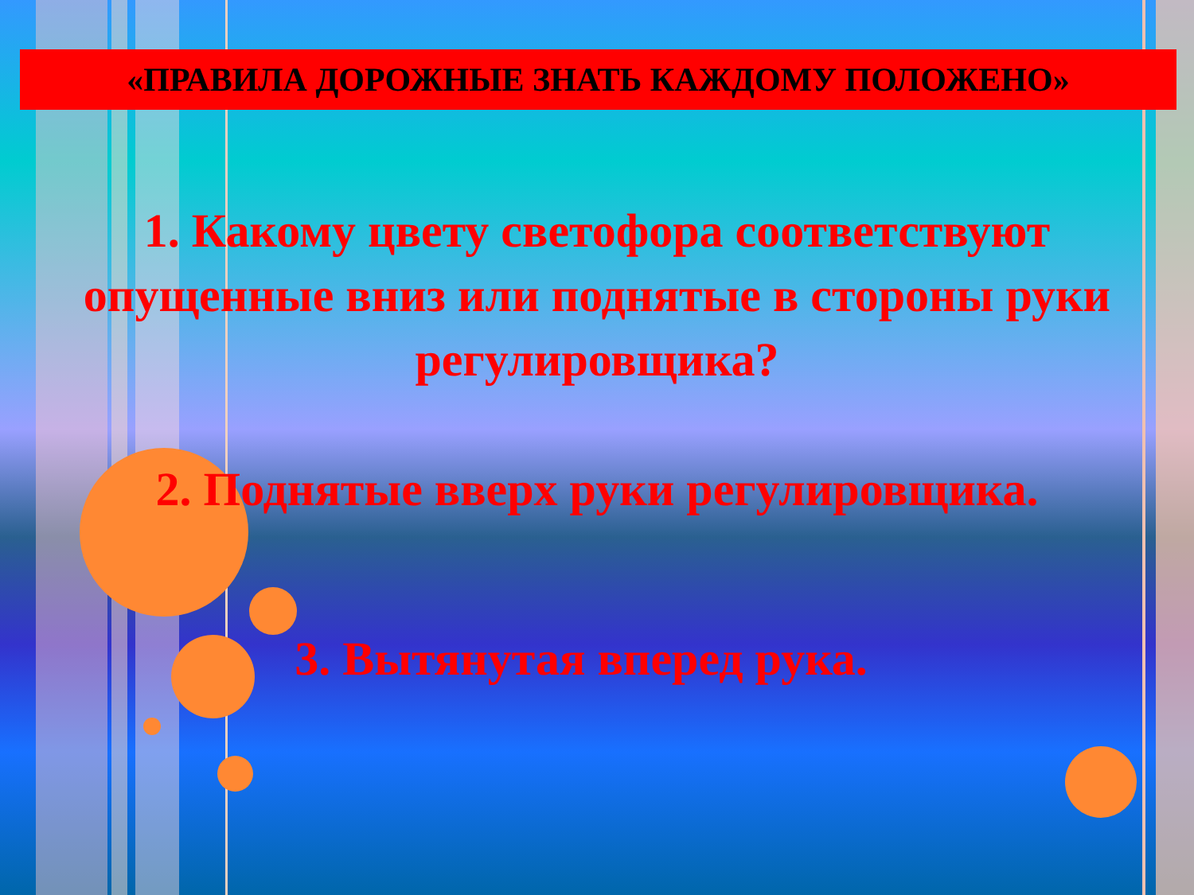«ПРАВИЛА ДОРОЖНЫЕ ЗНАТЬ КАЖДОМУ ПОЛОЖЕНО»
1. Какому цвету светофора соответствуют опущенные вниз или поднятые в стороны руки регулировщика?
2. Поднятые вверх руки регулировщика.
3. Вытянутая вперед рука.